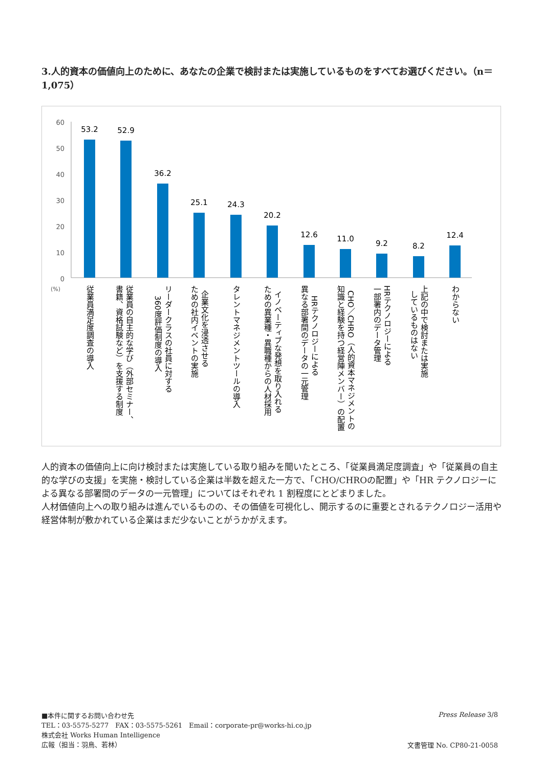3.人的資本の価値向上のために、あなたの企業で検討または実施しているものをすべてお選びください。（n＝1,075）
60
50
40
30
20
10
0
(%)
53.2
52.9
36.2
25.1
24.3
20.2
12.6
11.0
9.2
8.2
12.4
従業員満足度調査の導入
従業員の自主的な学び（外部セミナー、
書籍、資格試験など）を支援する制度
リーダークラスの社員に対する
360度評価制度の導入
企業文化を浸透させる
ための社内イベントの実施
タレントマネジメントツールの導入
イノベーティブな発想を取り入れる
ための異業種・異職種からの人材採用
HRテクノロジーによる
異なる部署間のデータの一元管理
CHO／CHRO（人的資本マネジメントの
知識と経験を持つ経営陣メンバー）の配置
HRテクノロジーによる
一部署内のデータ管理
上記の中で検討または実施
しているものはない
わからない
人的資本の価値向上に向け検討または実施している取り組みを聞いたところ、「従業員満足度調査」や「従業員の自主的な学びの支援」を実施・検討している企業は半数を超えた一方で、「CHO/CHROの配置」や「HR テクノロジーによる異なる部署間のデータの一元管理」についてはそれぞれ 1 割程度にとどまりました。
人材価値向上への取り組みは進んでいるものの、その価値を可視化し、開示するのに重要とされるテクノロジー活用や経営体制が敷かれている企業はまだ少ないことがうかがえます。
■本件に関するお問い合わせ先
TEL：03-5575-5277　FAX：03-5575-5261　Email：corporate-pr@works-hi.co.jp
株式会社 Works Human Intelligence
広報（担当：羽鳥、若林）
Press Release 3/8
文書管理 No. CP80-21-0058